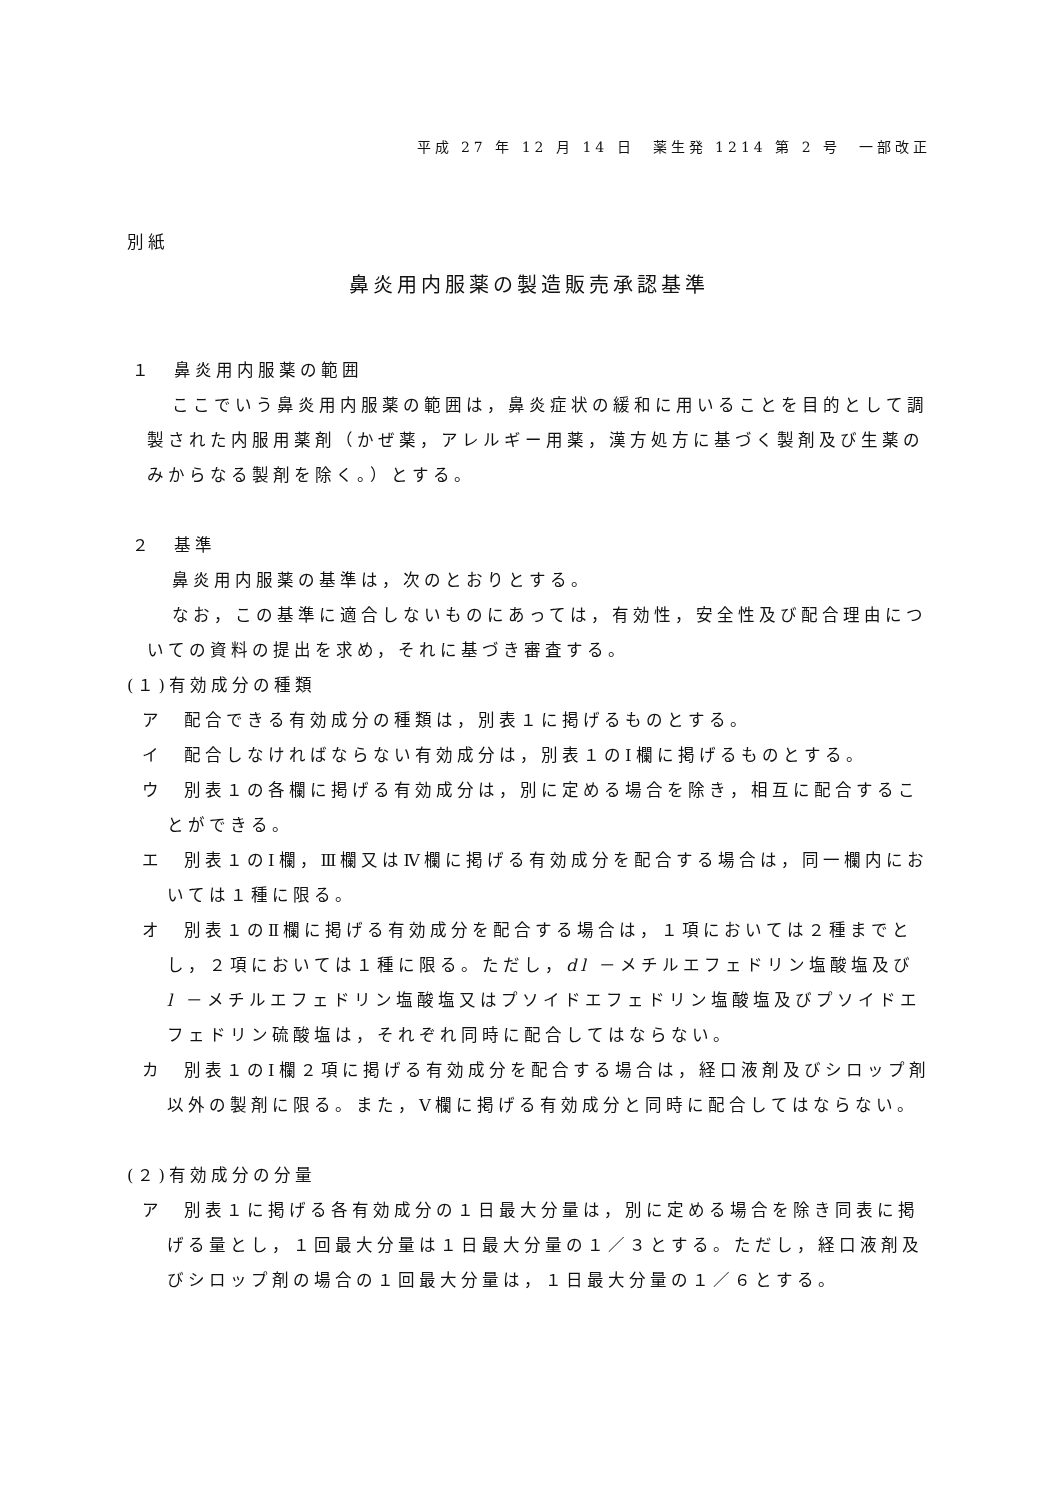平成 27 年 12 月 14 日　薬生発 1214 第 2 号　一部改正
別紙
鼻炎用内服薬の製造販売承認基準
１　鼻炎用内服薬の範囲
ここでいう鼻炎用内服薬の範囲は，鼻炎症状の緩和に用いることを目的として調製された内服用薬剤（かぜ薬，アレルギー用薬，漢方処方に基づく製剤及び生薬のみからなる製剤を除く。）とする。
２　基準
鼻炎用内服薬の基準は，次のとおりとする。
なお，この基準に適合しないものにあっては，有効性，安全性及び配合理由についての資料の提出を求め，それに基づき審査する。
(１)有効成分の種類
ア　配合できる有効成分の種類は，別表１に掲げるものとする。
イ　配合しなければならない有効成分は，別表１のⅠ欄に掲げるものとする。
ウ　別表１の各欄に掲げる有効成分は，別に定める場合を除き，相互に配合することができる。
エ　別表１のⅠ欄，Ⅲ欄又はⅣ欄に掲げる有効成分を配合する場合は，同一欄内においては１種に限る。
オ　別表１のⅡ欄に掲げる有効成分を配合する場合は，１項においては２種までとし，２項においては１種に限る。ただし，dl －メチルエフェドリン塩酸塩及び l －メチルエフェドリン塩酸塩又はプソイドエフェドリン塩酸塩及びプソイドエフェドリン硫酸塩は，それぞれ同時に配合してはならない。
カ　別表１のⅠ欄２項に掲げる有効成分を配合する場合は，経口液剤及びシロップ剤以外の製剤に限る。また，Ⅴ欄に掲げる有効成分と同時に配合してはならない。
(２)有効成分の分量
ア　別表１に掲げる各有効成分の１日最大分量は，別に定める場合を除き同表に掲げる量とし，１回最大分量は１日最大分量の１／３とする。ただし，経口液剤及びシロップ剤の場合の１回最大分量は，１日最大分量の１／６とする。